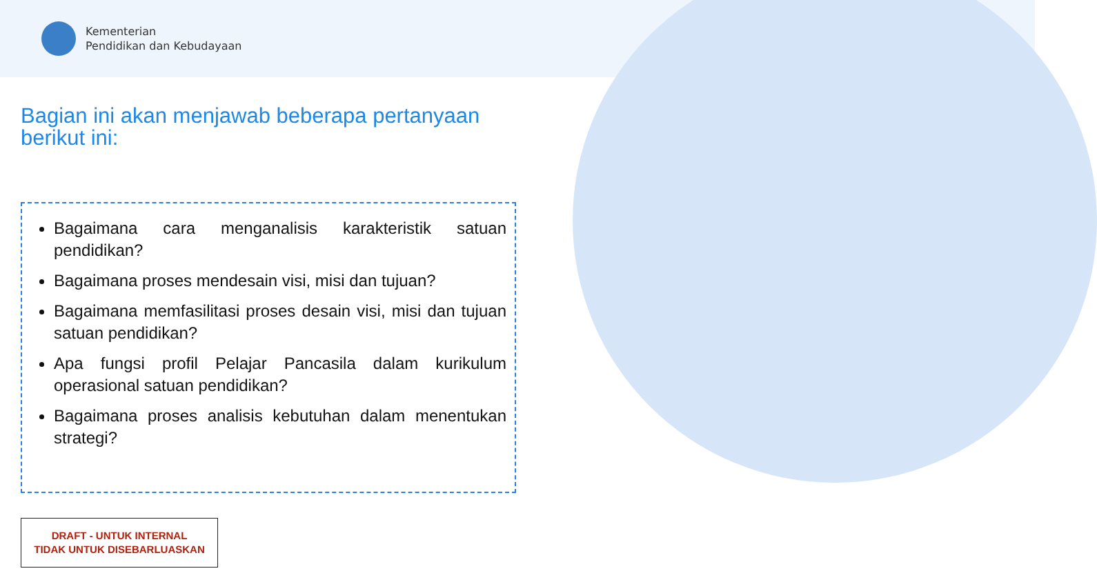Kementerian
Pendidikan dan Kebudayaan
Bagian ini akan menjawab beberapa pertanyaan berikut ini:
Bagaimana cara menganalisis karakteristik satuan pendidikan?
Bagaimana proses mendesain visi, misi dan tujuan?
Bagaimana memfasilitasi proses desain visi, misi dan tujuan satuan pendidikan?
Apa fungsi profil Pelajar Pancasila dalam kurikulum operasional satuan pendidikan?
Bagaimana proses analisis kebutuhan dalam menentukan strategi?
DRAFT - UNTUK INTERNAL
TIDAK UNTUK DISEBARLUASKAN